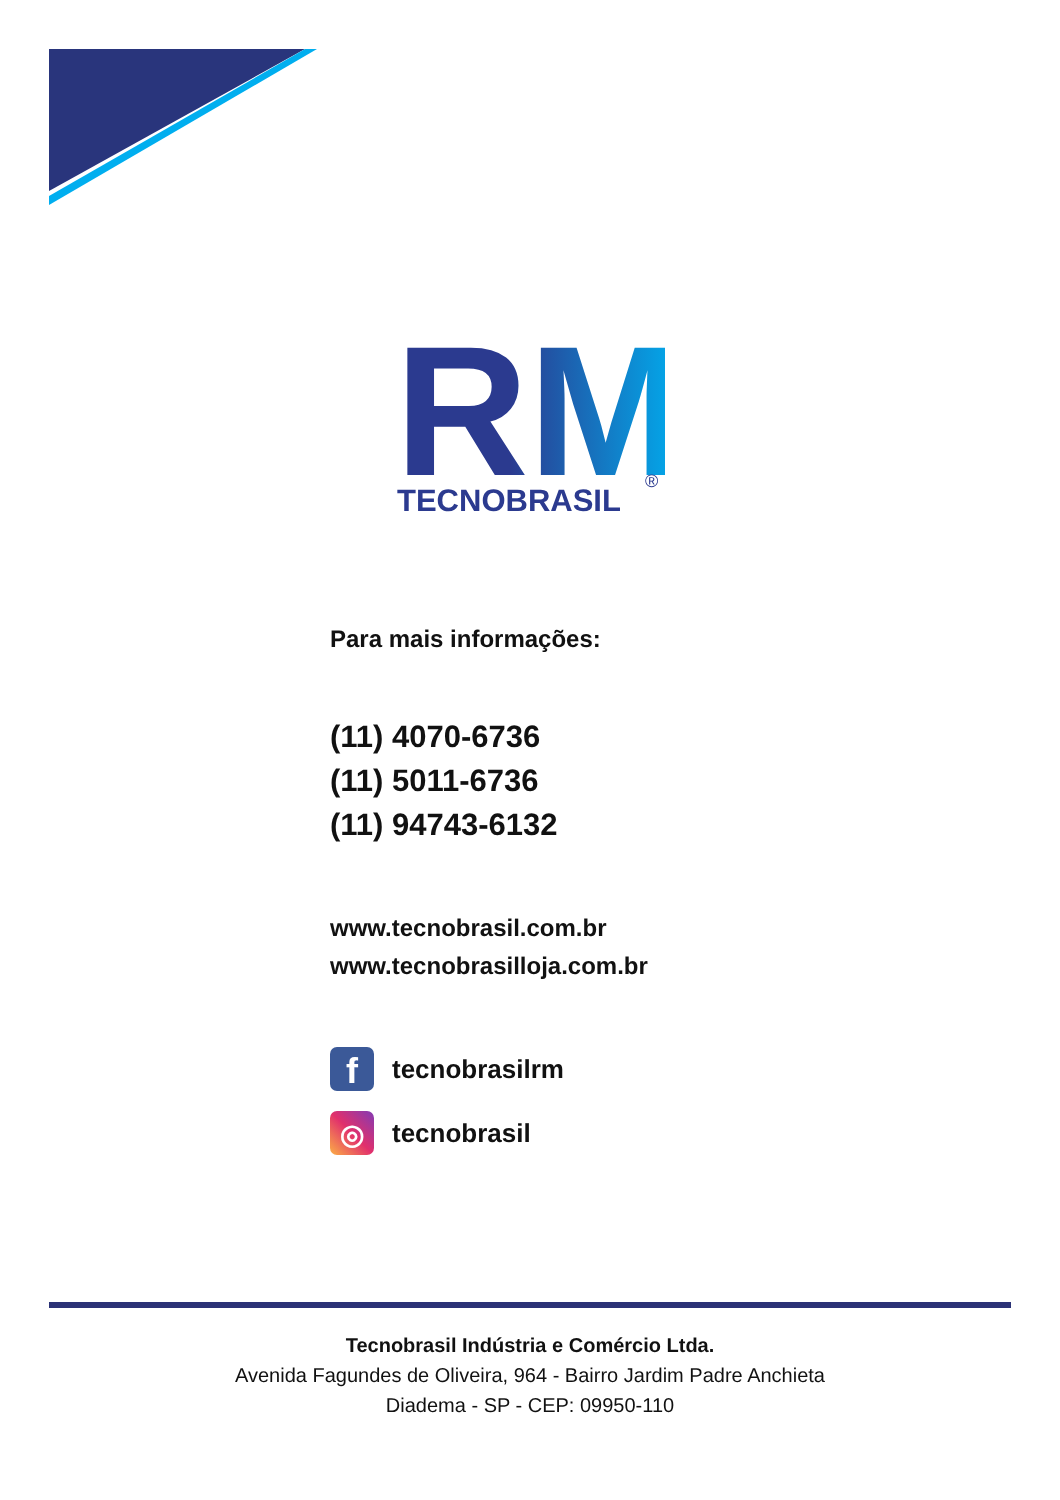RM
TECNOBRASIL
®
Para mais informações:
(11) 4070-6736
(11) 5011-6736
(11) 94743-6132
www.tecnobrasil.com.br
www.tecnobrasilloja.com.br
f
tecnobrasilrm
◎
tecnobrasil
Tecnobrasil Indústria e Comércio Ltda.
Avenida Fagundes de Oliveira, 964 - Bairro Jardim Padre Anchieta
Diadema - SP - CEP: 09950-110